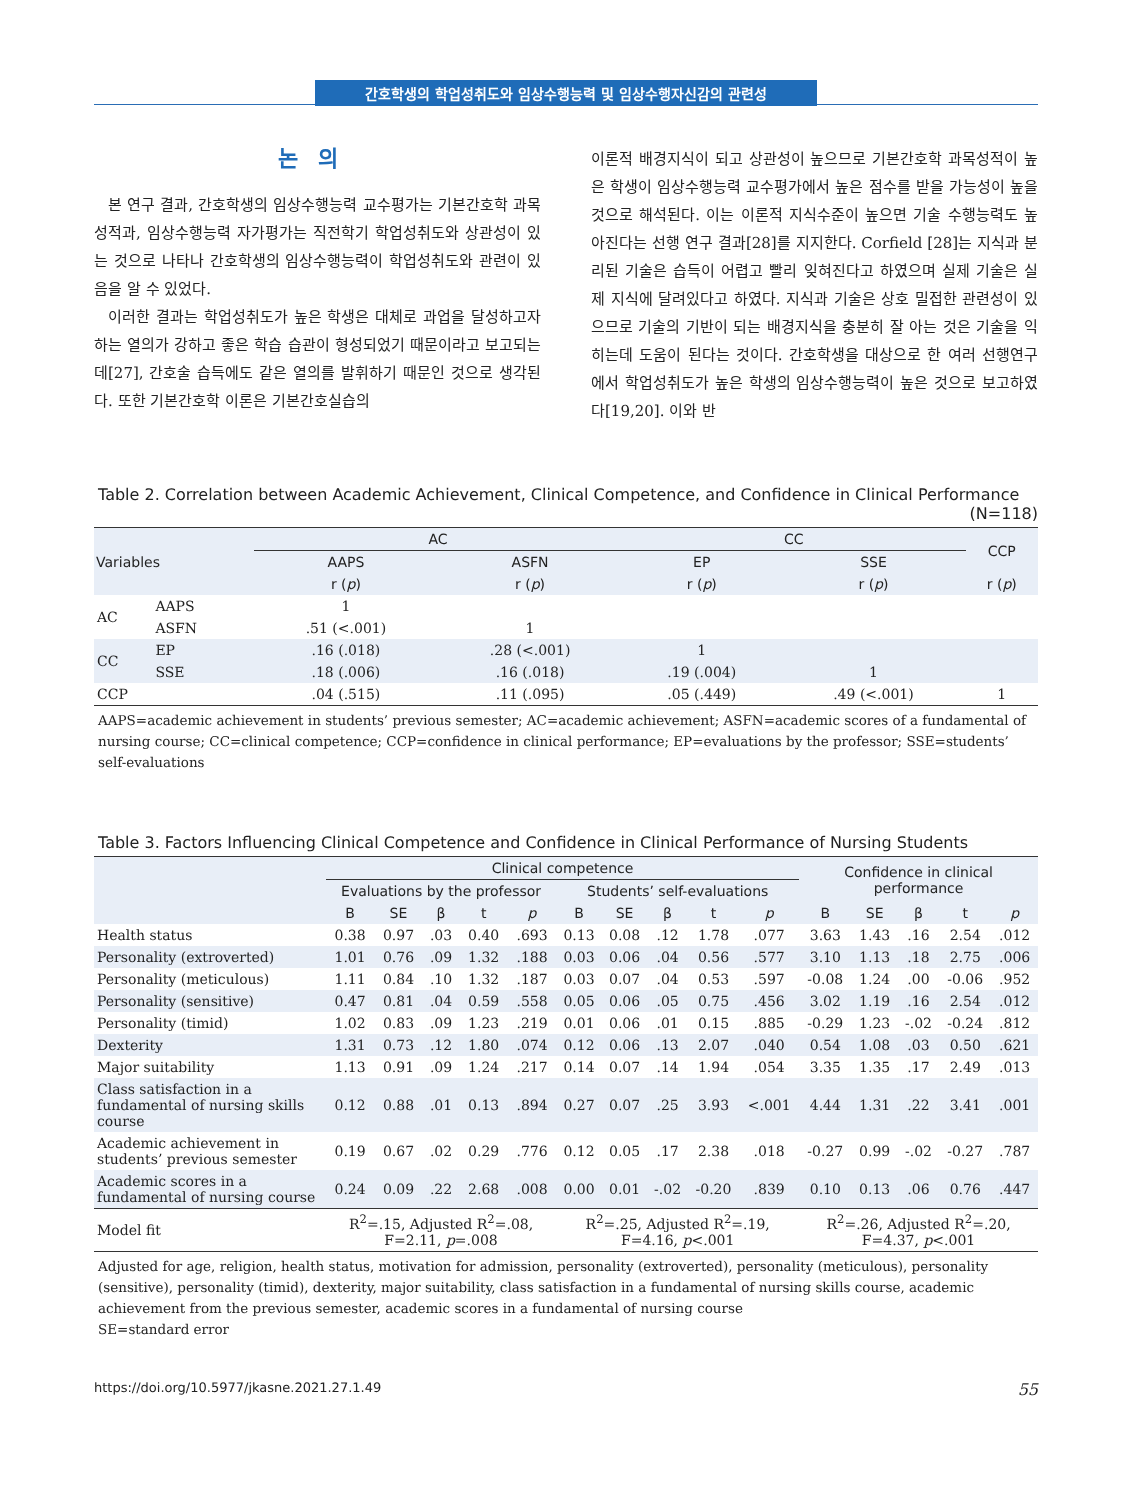간호학생의 학업성취도와 임상수행능력 및 임상수행자신감의 관련성
논의
본 연구 결과, 간호학생의 임상수행능력 교수평가는 기본간호학 과목성적과, 임상수행능력 자가평가는 직전학기 학업성취도와 상관성이 있는 것으로 나타나 간호학생의 임상수행능력이 학업성취도와 관련이 있음을 알 수 있었다.
이러한 결과는 학업성취도가 높은 학생은 대체로 과업을 달성하고자 하는 열의가 강하고 좋은 학습 습관이 형성되었기 때문이라고 보고되는데[27], 간호술 습득에도 같은 열의를 발휘하기 때문인 것으로 생각된다. 또한 기본간호학 이론은 기본간호실습의
이론적 배경지식이 되고 상관성이 높으므로 기본간호학 과목성적이 높은 학생이 임상수행능력 교수평가에서 높은 점수를 받을 가능성이 높을 것으로 해석된다. 이는 이론적 지식수준이 높으면 기술 수행능력도 높아진다는 선행 연구 결과[28]를 지지한다. Corfield [28]는 지식과 분리된 기술은 습득이 어렵고 빨리 잊혀진다고 하였으며 실제 기술은 실제 지식에 달려있다고 하였다. 지식과 기술은 상호 밀접한 관련성이 있으므로 기술의 기반이 되는 배경지식을 충분히 잘 아는 것은 기술을 익히는데 도움이 된다는 것이다. 간호학생을 대상으로 한 여러 선행연구에서 학업성취도가 높은 학생의 임상수행능력이 높은 것으로 보고하였다[19,20]. 이와 반
Table 2. Correlation between Academic Achievement, Clinical Competence, and Confidence in Clinical Performance
(N=118)
| Variables | | AC | | CC | | CCP |
| --- | --- | --- | --- | --- | --- | --- |
| | | AAPS | ASFN | EP | SSE | |
| | | r ( p ) | r ( p ) | r ( p ) | r ( p ) | r ( p ) |
| AC | AAPS | 1 | | | | |
| | ASFN | .51 (<.001) | 1 | | | |
| CC | EP | .16 (.018) | .28 (<.001) | 1 | | |
| | SSE | .18 (.006) | .16 (.018) | .19 (.004) | 1 | |
| CCP | | .04 (.515) | .11 (.095) | .05 (.449) | .49 (<.001) | 1 |
AAPS=academic achievement in students’ previous semester; AC=academic achievement; ASFN=academic scores of a fundamental of nursing course; CC=clinical competence; CCP=confidence in clinical performance; EP=evaluations by the professor; SSE=students’ self-evaluations
Table 3. Factors Influencing Clinical Competence and Confidence in Clinical Performance of Nursing Students
| | Clinical competence | | | | | | | | | | Confidence in clinical performance | | | | |
| --- | --- | --- | --- | --- | --- | --- | --- | --- | --- | --- | --- | --- | --- | --- | --- |
| | Evaluations by the professor | | | | | Students’ self-evaluations | | | | | | | | | |
| | B | SE | β | t | p | B | SE | β | t | p | B | SE | β | t | p |
| Health status | 0.38 | 0.97 | .03 | 0.40 | .693 | 0.13 | 0.08 | .12 | 1.78 | .077 | 3.63 | 1.43 | .16 | 2.54 | .012 |
| Personality (extroverted) | 1.01 | 0.76 | .09 | 1.32 | .188 | 0.03 | 0.06 | .04 | 0.56 | .577 | 3.10 | 1.13 | .18 | 2.75 | .006 |
| Personality (meticulous) | 1.11 | 0.84 | .10 | 1.32 | .187 | 0.03 | 0.07 | .04 | 0.53 | .597 | -0.08 | 1.24 | .00 | -0.06 | .952 |
| Personality (sensitive) | 0.47 | 0.81 | .04 | 0.59 | .558 | 0.05 | 0.06 | .05 | 0.75 | .456 | 3.02 | 1.19 | .16 | 2.54 | .012 |
| Personality (timid) | 1.02 | 0.83 | .09 | 1.23 | .219 | 0.01 | 0.06 | .01 | 0.15 | .885 | -0.29 | 1.23 | -.02 | -0.24 | .812 |
| Dexterity | 1.31 | 0.73 | .12 | 1.80 | .074 | 0.12 | 0.06 | .13 | 2.07 | .040 | 0.54 | 1.08 | .03 | 0.50 | .621 |
| Major suitability | 1.13 | 0.91 | .09 | 1.24 | .217 | 0.14 | 0.07 | .14 | 1.94 | .054 | 3.35 | 1.35 | .17 | 2.49 | .013 |
| Class satisfaction in a fundamental of nursing skills course | 0.12 | 0.88 | .01 | 0.13 | .894 | 0.27 | 0.07 | .25 | 3.93 | <.001 | 4.44 | 1.31 | .22 | 3.41 | .001 |
| Academic achievement in students’ previous semester | 0.19 | 0.67 | .02 | 0.29 | .776 | 0.12 | 0.05 | .17 | 2.38 | .018 | -0.27 | 0.99 | -.02 | -0.27 | .787 |
| Academic scores in a fundamental of nursing course | 0.24 | 0.09 | .22 | 2.68 | .008 | 0.00 | 0.01 | -.02 | -0.20 | .839 | 0.10 | 0.13 | .06 | 0.76 | .447 |
| Model fit | R<sup>2</sup>=.15, Adjusted R<sup>2</sup>=.08, F=2.11, p =.008 | | | | | R<sup>2</sup>=.25, Adjusted R<sup>2</sup>=.19, F=4.16, p <.001 | | | | | R<sup>2</sup>=.26, Adjusted R<sup>2</sup>=.20, F=4.37, p <.001 | | | | |
Adjusted for age, religion, health status, motivation for admission, personality (extroverted), personality (meticulous), personality (sensitive), personality (timid), dexterity, major suitability, class satisfaction in a fundamental of nursing skills course, academic achievement from the previous semester, academic scores in a fundamental of nursing course
SE=standard error
https://doi.org/10.5977/jkasne.2021.27.1.49 55